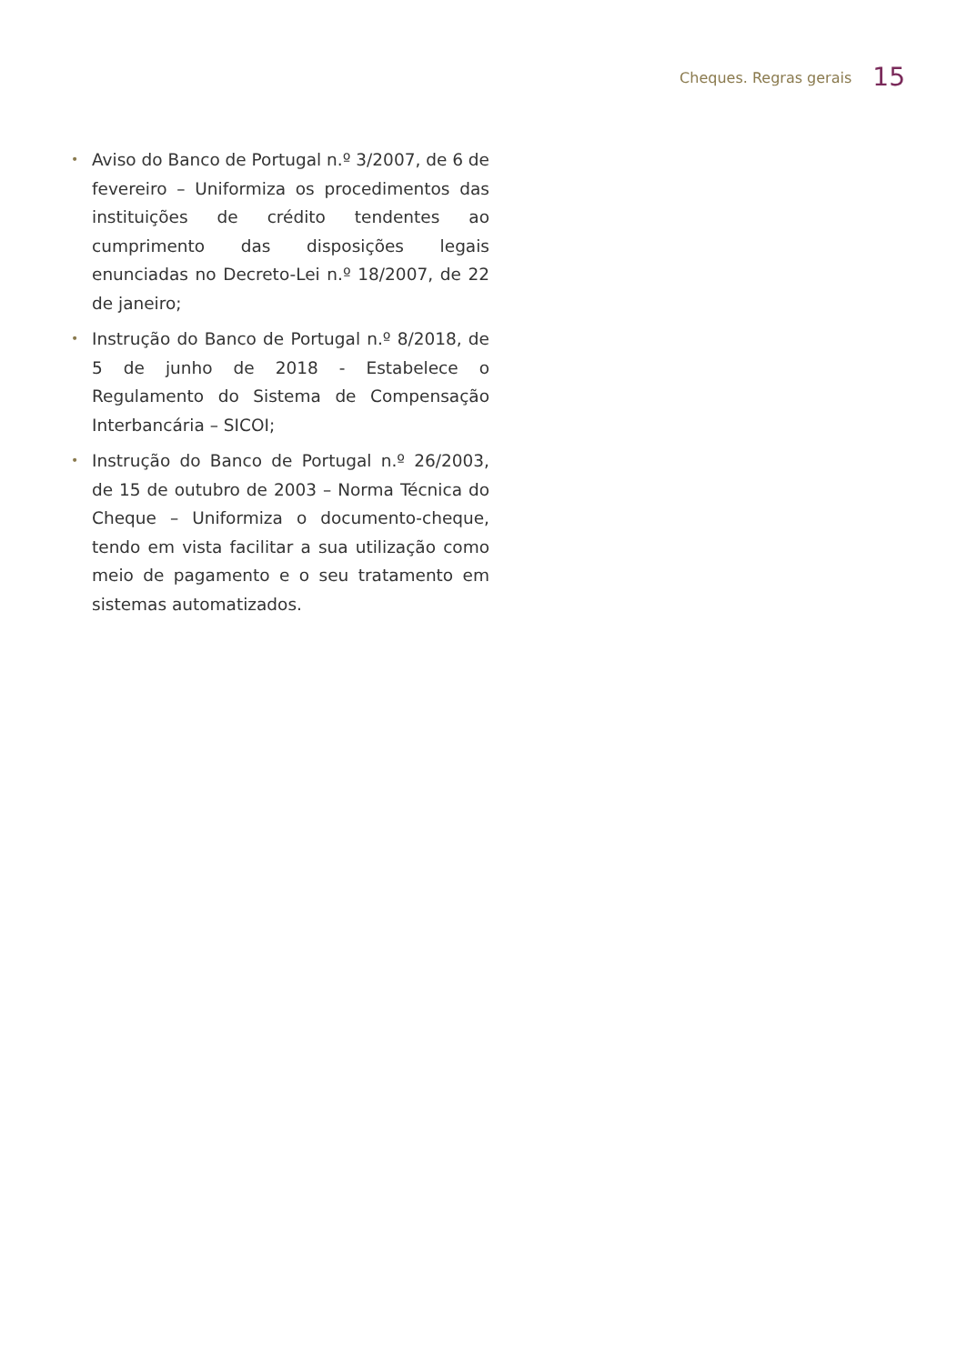Cheques. Regras gerais 15
• Aviso do Banco de Portugal n.º 3/2007, de 6 de fevereiro – Uniformiza os procedimentos das instituições de crédito tendentes ao cumprimento das disposições legais enunciadas no Decreto-Lei n.º 18/2007, de 22 de janeiro;
• Instrução do Banco de Portugal n.º 8/2018, de 5 de junho de 2018 - Estabelece o Regulamento do Sistema de Compensação Interbancária – SICOI;
• Instrução do Banco de Portugal n.º 26/2003, de 15 de outubro de 2003 – Norma Técnica do Cheque – Uniformiza o documento-cheque, tendo em vista facilitar a sua utilização como meio de pagamento e o seu tratamento em sistemas automatizados.